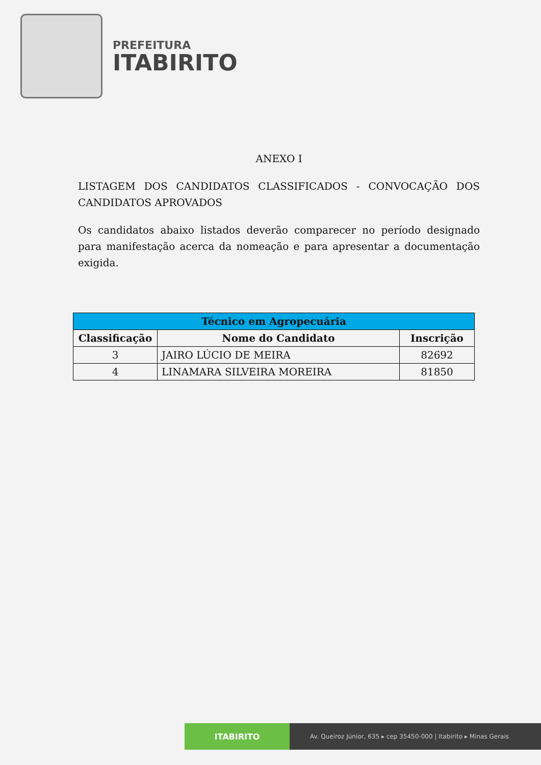PREFEITURA
ITABIRITO
ANEXO I
LISTAGEM DOS CANDIDATOS CLASSIFICADOS - CONVOCAÇÃO DOS CANDIDATOS APROVADOS
Os candidatos abaixo listados deverão comparecer no período designado para manifestação acerca da nomeação e para apresentar a documentação exigida.
| Técnico em Agropecuária | | |
| --- | --- | --- |
| Classificação | Nome do Candidato | Inscrição |
| 3 | JAIRO LÚCIO DE MEIRA | 82692 |
| 4 | LINAMARA SILVEIRA MOREIRA | 81850 |
ITABIRITO
Av. Queiroz Júnior, 635 ▸ cep 35450-000 | Itabirito ▸ Minas Gerais